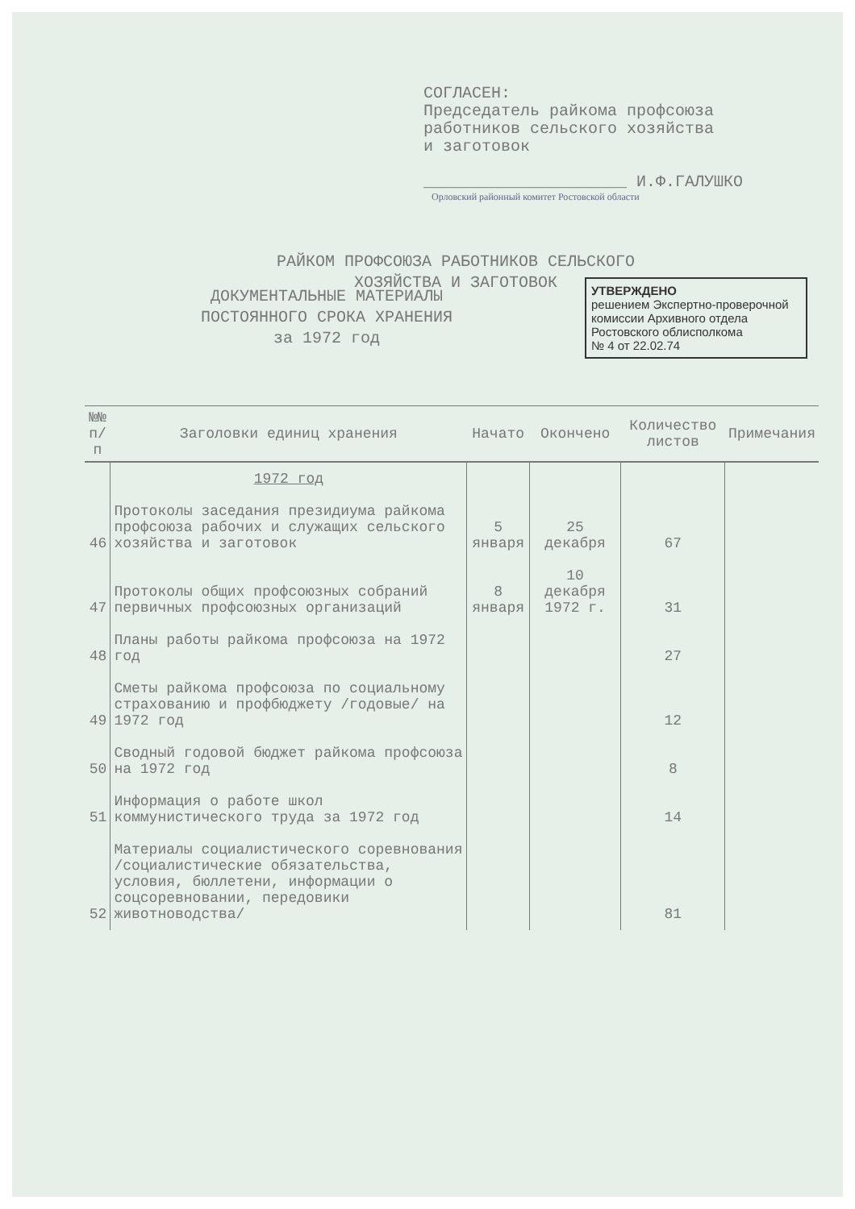СОГЛАСЕН:
Председатель райкома профсоюза
работников сельского хозяйства
и заготовок
_____________________ И.Ф.ГАЛУШКО
Орловский районный комитет Ростовской области
РАЙКОМ ПРОФСОЮЗА РАБОТНИКОВ СЕЛЬСКОГО
ХОЗЯЙСТВА И ЗАГОТОВОК
УТВЕРЖДЕНО
решением Экспертно-проверочной комиссии Архивного отдела Ростовского облисполкома
№ 4 от 22.02.74
ДОКУМЕНТАЛЬНЫЕ МАТЕРИАЛЫ
ПОСТОЯННОГО СРОКА ХРАНЕНИЯ
за 1972 год
| №№ п/п | Заголовки единиц хранения | Начато | Окончено | Количество листов | Примечания |
| --- | --- | --- | --- | --- | --- |
| | 1972 год | | | | |
| 46 | Протоколы заседания президиума райкома профсоюза рабочих и служащих сельского хозяйства и заготовок | 5 января | 25 декабря | 67 | |
| 47 | Протоколы общих профсоюзных собраний первичных профсоюзных организаций | 8 января | 10 декабря 1972 г. | 31 | |
| 48 | Планы работы райкома профсоюза на 1972 год | | | 27 | |
| 49 | Сметы райкома профсоюза по социальному страхованию и профбюджету /годовые/ на 1972 год | | | 12 | |
| 50 | Сводный годовой бюджет райкома профсоюза на 1972 год | | | 8 | |
| 51 | Информация о работе школ коммунистического труда за 1972 год | | | 14 | |
| 52 | Материалы социалистического соревнования /социалистические обязательства, условия, бюллетени, информации о соцсоревновании, передовики животноводства/ | | | 81 | |